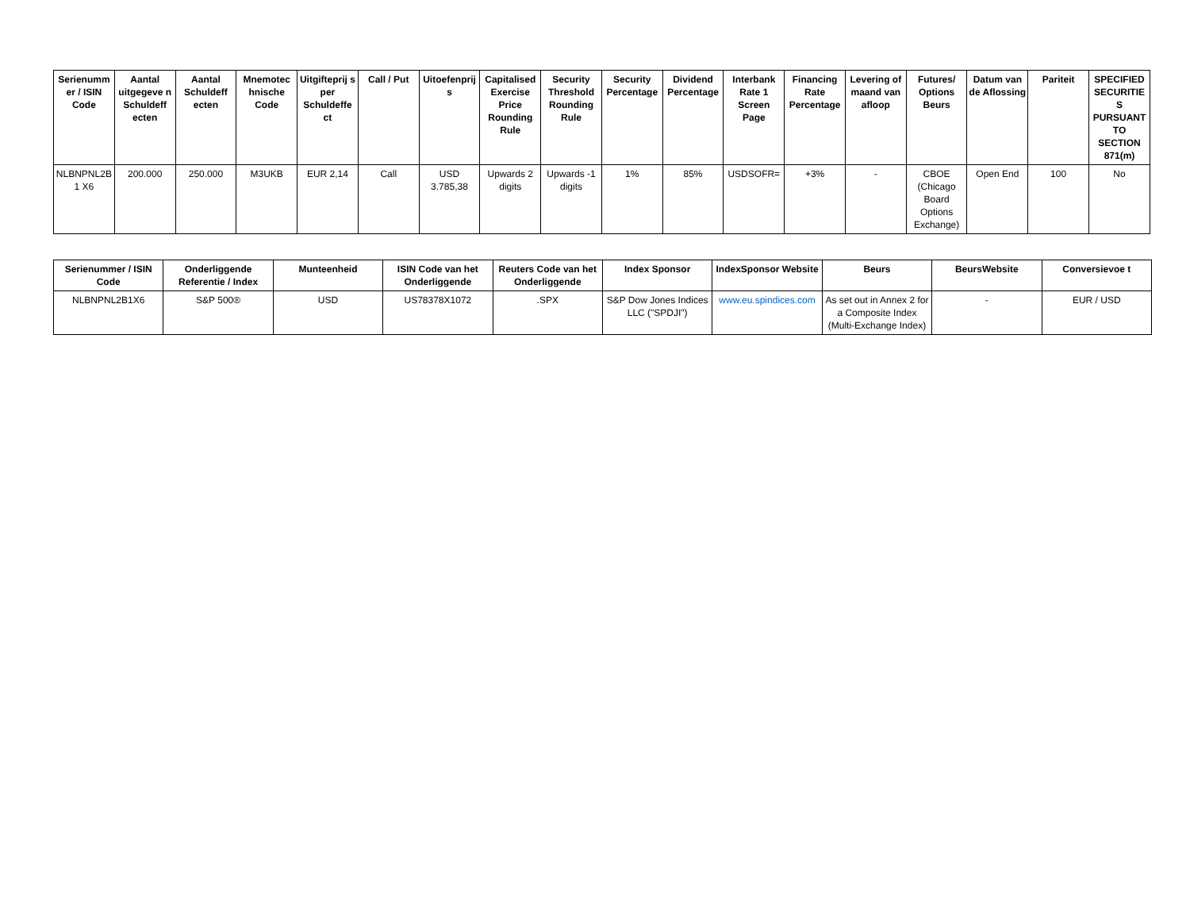| Serienummer / ISIN Code | Aantal uitgegeve n Schuldeff ecten | Aantal Schuldeff ecten | Mnemotec hnische Code | Uitgifteprij s per Schuldeffe ct | Call / Put | Uitoefenprijs | Capitalised Exercise Price Rounding Rule | Security Threshold Rounding Rule | Security Percentage | Dividend Percentage | Interbank Rate 1 Screen Page | Financing Rate Percentage | Levering of maand van afloop | Futures/ Options Beurs | Datum van de Aflossing | Pariteit | SPECIFIED SECURITIES PURSUANT TO SECTION 871(m) |
| --- | --- | --- | --- | --- | --- | --- | --- | --- | --- | --- | --- | --- | --- | --- | --- | --- | --- |
| NLBNPNL2B1 X6 | 200.000 | 250.000 | M3UKB | EUR 2,14 | Call | USD 3.785,38 | Upwards 2 digits | Upwards -1 digits | 1% | 85% | USDSOFR= | +3% | - | CBOE (Chicago Board Options Exchange) | Open End | 100 | No |
| Serienummer / ISIN Code | Onderliggende Referentie / Index | Munteenheid | ISIN Code van het Onderliggende | Reuters Code van het Onderliggende | Index Sponsor | IndexSponsor Website | Beurs | BeursWebsite | Conversievoe t |
| --- | --- | --- | --- | --- | --- | --- | --- | --- | --- |
| NLBNPNL2B1X6 | S&P 500® | USD | US78378X1072 | .SPX | S&P Dow Jones Indices LLC ("SPDJI") | www.eu.spindices.com | As set out in Annex 2 for a Composite Index (Multi-Exchange Index) | - | EUR / USD |